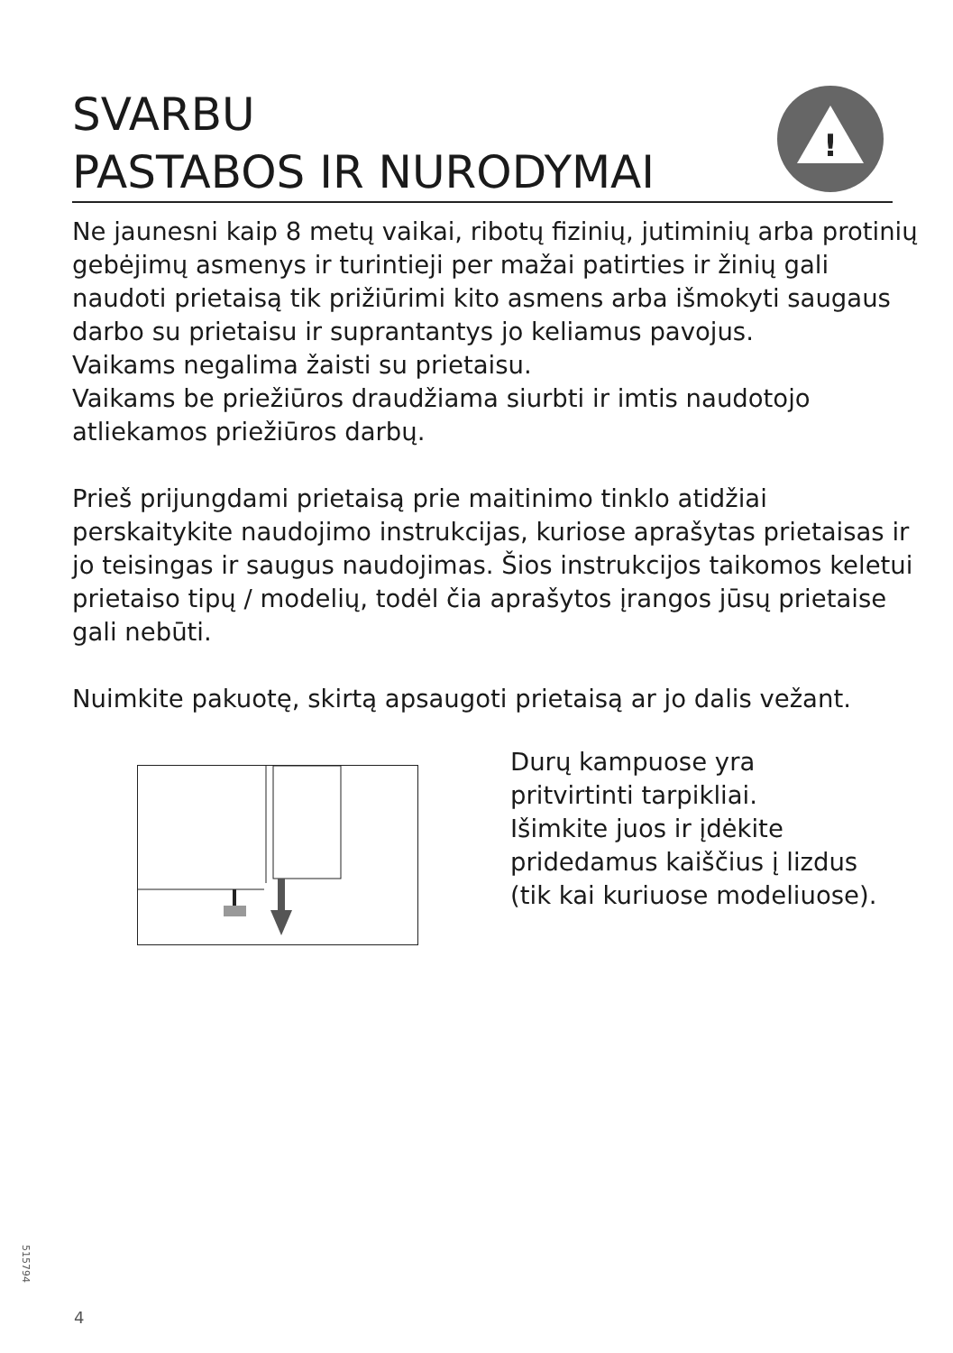SVARBU
PASTABOS IR NURODYMAI
!
Ne jaunesni kaip 8 metų vaikai, ribotų fizinių, jutiminių arba protinių gebėjimų asmenys ir turintieji per mažai patirties ir žinių gali naudoti prietaisą tik prižiūrimi kito asmens arba išmokyti saugaus darbo su prietaisu ir suprantantys jo keliamus pavojus.
Vaikams negalima žaisti su prietaisu.
Vaikams be priežiūros draudžiama siurbti ir imtis naudotojo atliekamos priežiūros darbų.
Prieš prijungdami prietaisą prie maitinimo tinklo atidžiai perskaitykite naudojimo instrukcijas, kuriose aprašytas prietaisas ir jo teisingas ir saugus naudojimas. Šios instrukcijos taikomos keletui prietaiso tipų / modelių, todėl čia aprašytos įrangos jūsų prietaise gali nebūti.
Nuimkite pakuotę, skirtą apsaugoti prietaisą ar jo dalis vežant.
Durų kampuose yra
pritvirtinti tarpikliai.
Išimkite juos ir įdėkite
pridedamus kaiščius į lizdus
(tik kai kuriuose modeliuose).
515794
4